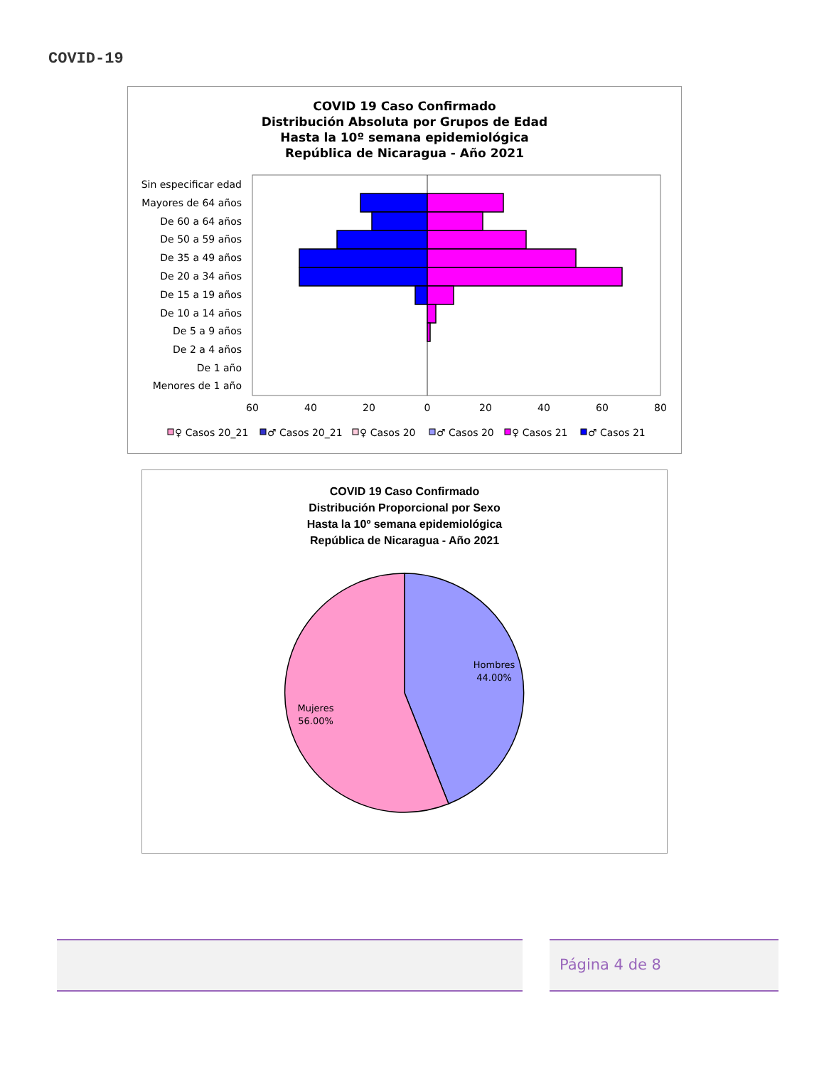COVID-19
COVID 19 Caso Confirmado
Distribución Absoluta por Grupos de Edad
Hasta la 10º semana epidemiológica
República de Nicaragua - Año 2021
Sin especificar edad
Mayores de 64 años
De 60 a 64 años
De 50 a 59 años
De 35 a 49 años
De 20 a 34 años
De 15 a 19 años
De 10 a 14 años
De 5 a 9 años
De 2 a 4 años
De 1 año
Menores de 1 año
60
40
20
0
20
40
60
80
♀ Casos 20_21
♂ Casos 20_21
♀ Casos 20
♂ Casos 20
♀ Casos 21
♂ Casos 21
COVID 19 Caso Confirmado
Distribución Proporcional por Sexo
Hasta la 10º semana epidemiológica
República de Nicaragua - Año 2021
Hombres
44.00%
Mujeres
56.00%
Página 4 de 8